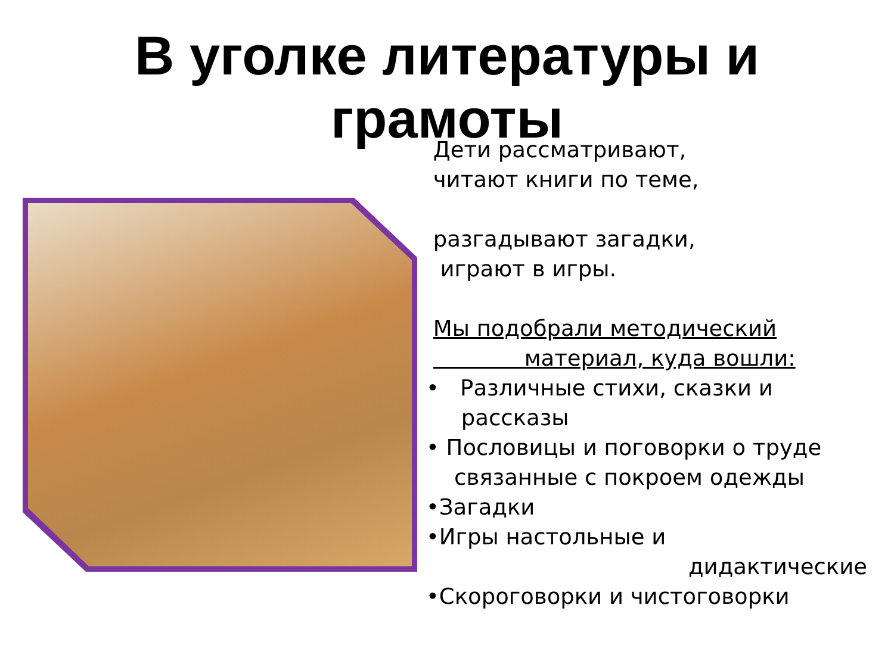В уголке литературы и
грамоты
Дети рассматривают,
читают книги по теме,
разгадывают загадки,
играют в игры.
Мы подобрали методический
материал, куда вошли:
• Различные стихи, сказки и
рассказы
• Пословицы и поговорки о труде
связанные с покроем одежды
•Загадки
•Игры настольные и
дидактические
•Скороговорки и чистоговорки